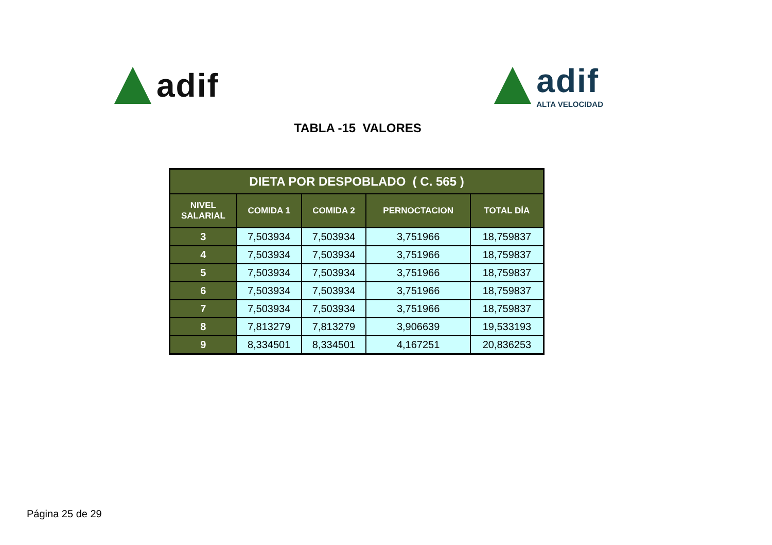adif adif
ALTA VELOCIDAD
TABLA -15 VALORES
| DIETA POR DESPOBLADO ( C. 565 ) | | | | |
| --- | --- | --- | --- | --- |
| NIVEL SALARIAL | COMIDA 1 | COMIDA 2 | PERNOCTACION | TOTAL DÍA |
| 3 | 7,503934 | 7,503934 | 3,751966 | 18,759837 |
| 4 | 7,503934 | 7,503934 | 3,751966 | 18,759837 |
| 5 | 7,503934 | 7,503934 | 3,751966 | 18,759837 |
| 6 | 7,503934 | 7,503934 | 3,751966 | 18,759837 |
| 7 | 7,503934 | 7,503934 | 3,751966 | 18,759837 |
| 8 | 7,813279 | 7,813279 | 3,906639 | 19,533193 |
| 9 | 8,334501 | 8,334501 | 4,167251 | 20,836253 |
Página 25 de 29